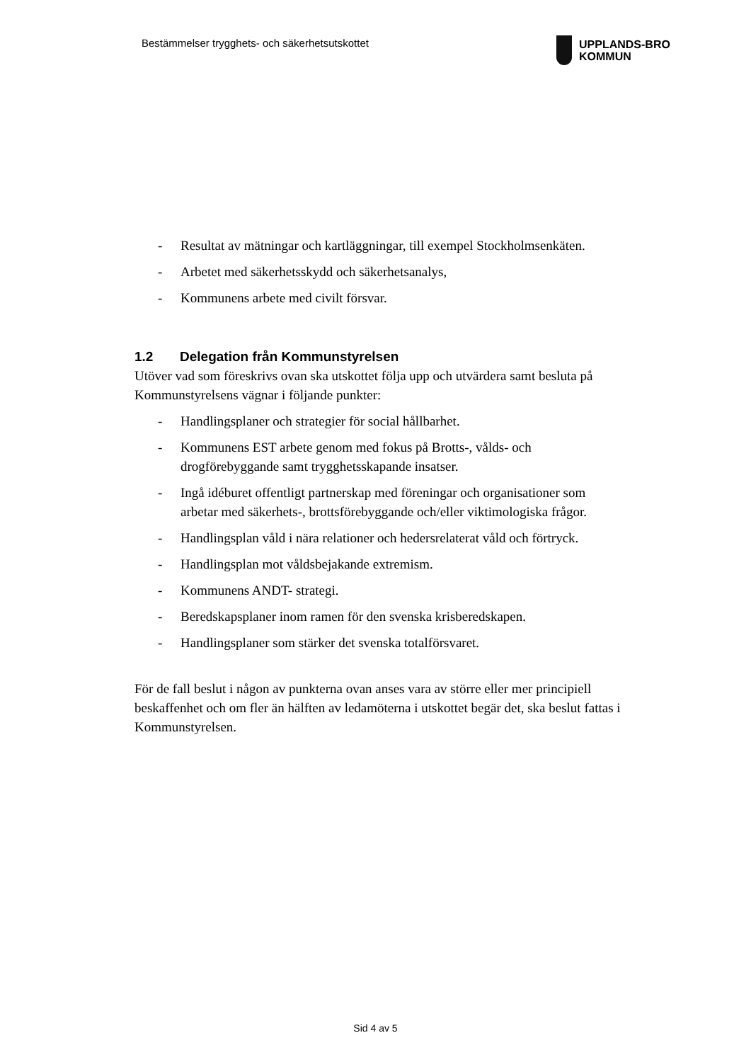Bestämmelser trygghets- och säkerhetsutskottet
UPPLANDS-BRO
KOMMUN
- Resultat av mätningar och kartläggningar, till exempel Stockholmsenkäten.
- Arbetet med säkerhetsskydd och säkerhetsanalys,
- Kommunens arbete med civilt försvar.
1.2 Delegation från Kommunstyrelsen
Utöver vad som föreskrivs ovan ska utskottet följa upp och utvärdera samt besluta på Kommunstyrelsens vägnar i följande punkter:
- Handlingsplaner och strategier för social hållbarhet.
- Kommunens EST arbete genom med fokus på Brotts-, vålds- och drogförebyggande samt trygghetsskapande insatser.
- Ingå idéburet offentligt partnerskap med föreningar och organisationer som arbetar med säkerhets-, brottsförebyggande och/eller viktimologiska frågor.
- Handlingsplan våld i nära relationer och hedersrelaterat våld och förtryck.
- Handlingsplan mot våldsbejakande extremism.
- Kommunens ANDT- strategi.
- Beredskapsplaner inom ramen för den svenska krisberedskapen.
- Handlingsplaner som stärker det svenska totalförsvaret.
För de fall beslut i någon av punkterna ovan anses vara av större eller mer principiell beskaffenhet och om fler än hälften av ledamöterna i utskottet begär det, ska beslut fattas i Kommunstyrelsen.
Sid 4 av 5